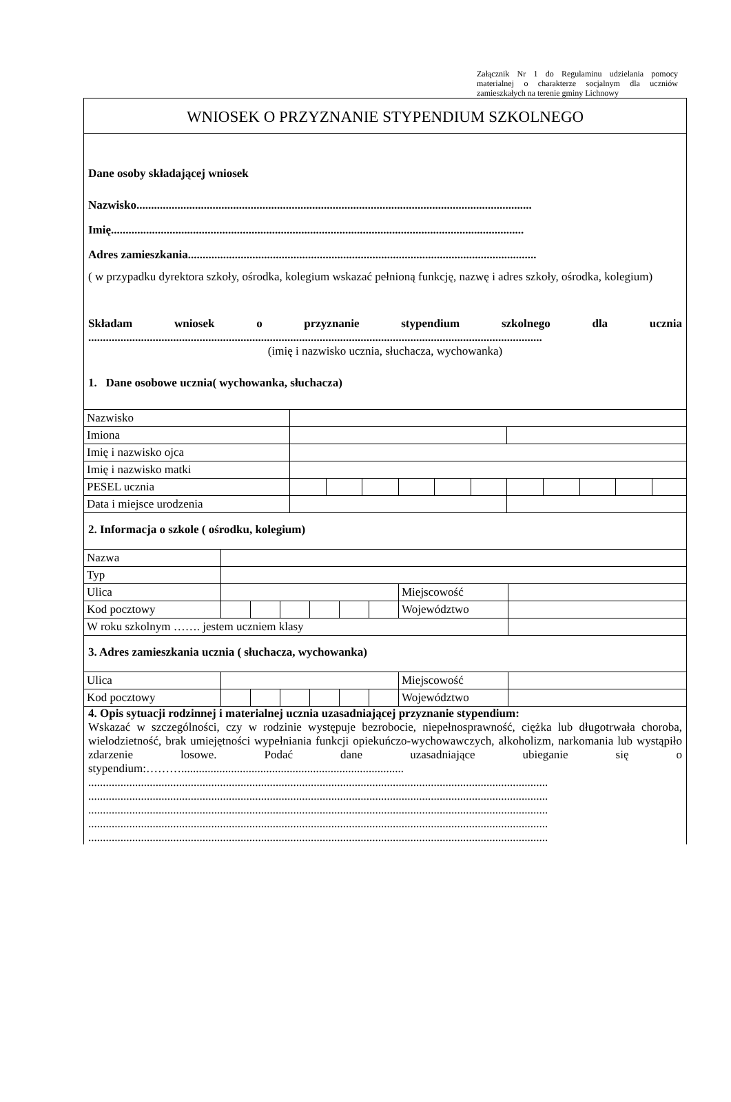Załącznik Nr 1 do Regulaminu udzielania pomocy materialnej o charakterze socjalnym dla uczniów zamieszkałych na terenie gminy Lichnowy
WNIOSEK O PRZYZNANIE STYPENDIUM SZKOLNEGO
Dane osoby składającej wniosek
Nazwisko.......................................................................................................................................
Imię.............................................................................................................................................
Adres zamieszkania.......................................................................................................................
( w przypadku dyrektora szkoły, ośrodka, kolegium wskazać pełnioną funkcję, nazwę i adres szkoły, ośrodka, kolegium)
Składam wniosek o przyznanie stypendium szkolnego dla ucznia
...........................................................................................................................................................
(imię i nazwisko ucznia, słuchacza, wychowanka)
1. Dane osobowe ucznia( wychowanka, słuchacza)
| Nazwisko | | | | | | | | | | | |
| Imiona | | | | | | | | | | | |
| Imię i nazwisko ojca | | | | | | | | | | | |
| Imię i nazwisko matki | | | | | | | | | | | |
| PESEL ucznia | | | | | | | | | | | |
| Data i miejsce urodzenia | | | | | | | | | | | |
2. Informacja o szkole ( ośrodku, kolegium)
| Nazwa | | | | | | | | |
| Typ | | | | | | | | |
| Ulica | | | | | | | Miejscowość | |
| Kod pocztowy | | | | | | | Województwo | |
| W roku szkolnym ……. jestem uczniem klasy | | | | | | | | |
3. Adres zamieszkania ucznia ( słuchacza, wychowanka)
| Ulica | | | | | | | Miejscowość | |
| Kod pocztowy | | | | | | | Województwo | |
4. Opis sytuacji rodzinnej i materialnej ucznia uzasadniającej przyznanie stypendium:
Wskazać w szczególności, czy w rodzinie występuje bezrobocie, niepełnosprawność, ciężka lub długotrwała choroba, wielodzietność, brak umiejętności wypełniania funkcji opiekuńczo-wychowawczych, alkoholizm, narkomania lub wystąpiło zdarzenie losowe. Podać dane uzasadniające ubieganie się o stypendium:………............................................................................
.............................................................................................................................................................
.............................................................................................................................................................
.............................................................................................................................................................
.............................................................................................................................................................
.............................................................................................................................................................